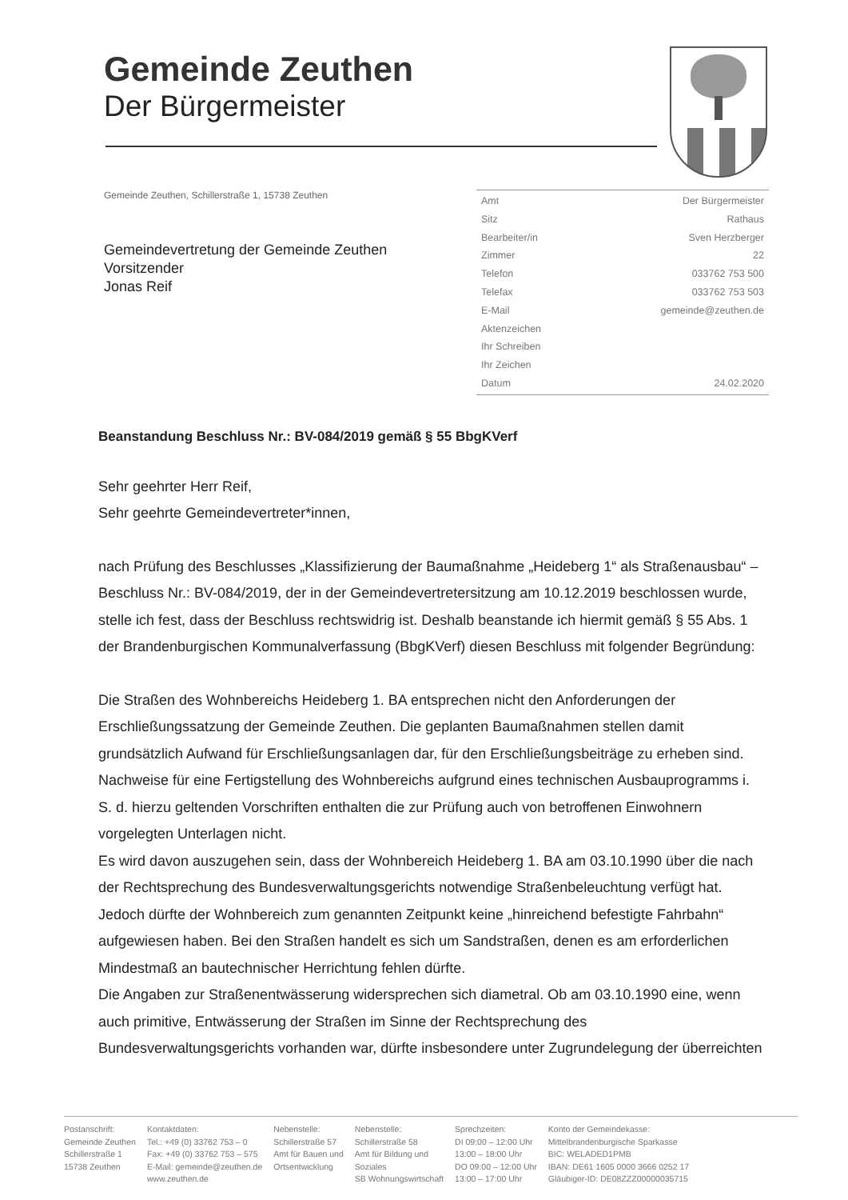Gemeinde Zeuthen
Der Bürgermeister
Gemeinde Zeuthen, Schillerstraße 1, 15738 Zeuthen
Gemeindevertretung der Gemeinde Zeuthen
Vorsitzender
Jonas Reif
Amt Der Bürgermeister
Sitz Rathaus
Bearbeiter/in Sven Herzberger
Zimmer 22
Telefon 033762 753 500
Telefax 033762 753 503
E-Mail gemeinde@zeuthen.de
Aktenzeichen
Ihr Schreiben
Ihr Zeichen
Datum 24.02.2020
Beanstandung Beschluss Nr.: BV-084/2019 gemäß § 55 BbgKVerf
Sehr geehrter Herr Reif,
Sehr geehrte Gemeindevertreter*innen,
nach Prüfung des Beschlusses „Klassifizierung der Baumaßnahme „Heideberg 1“ als Straßenausbau“ – Beschluss Nr.: BV-084/2019, der in der Gemeindevertretersitzung am 10.12.2019 beschlossen wurde, stelle ich fest, dass der Beschluss rechtswidrig ist. Deshalb beanstande ich hiermit gemäß § 55 Abs. 1 der Brandenburgischen Kommunalverfassung (BbgKVerf) diesen Beschluss mit folgender Begründung:
Die Straßen des Wohnbereichs Heideberg 1. BA entsprechen nicht den Anforderungen der Erschließungssatzung der Gemeinde Zeuthen. Die geplanten Baumaßnahmen stellen damit grundsätzlich Aufwand für Erschließungsanlagen dar, für den Erschließungsbeiträge zu erheben sind. Nachweise für eine Fertigstellung des Wohnbereichs aufgrund eines technischen Ausbauprogramms i. S. d. hierzu geltenden Vorschriften enthalten die zur Prüfung auch von betroffenen Einwohnern vorgelegten Unterlagen nicht.
Es wird davon auszugehen sein, dass der Wohnbereich Heideberg 1. BA am 03.10.1990 über die nach der Rechtsprechung des Bundesverwaltungsgerichts notwendige Straßenbeleuchtung verfügt hat. Jedoch dürfte der Wohnbereich zum genannten Zeitpunkt keine „hinreichend befestigte Fahrbahn“ aufgewiesen haben. Bei den Straßen handelt es sich um Sandstraßen, denen es am erforderlichen Mindestmaß an bautechnischer Herrichtung fehlen dürfte.
Die Angaben zur Straßenentwässerung widersprechen sich diametral. Ob am 03.10.1990 eine, wenn auch primitive, Entwässerung der Straßen im Sinne der Rechtsprechung des Bundesverwaltungsgerichts vorhanden war, dürfte insbesondere unter Zugrundelegung der überreichten
Postanschrift:
Gemeinde Zeuthen
Schillerstraße 1
15738 Zeuthen
Kontaktdaten:
Tel.: +49 (0) 33762 753 – 0
Fax: +49 (0) 33762 753 – 575
E-Mail: gemeinde@zeuthen.de
www.zeuthen.de
Nebenstelle:
Schillerstraße 57
Amt für Bauen und
Ortsentwicklung
Nebenstelle:
Schillerstraße 58
Amt für Bildung und
Soziales
SB Wohnungswirtschaft
Sprechzeiten:
DI 09:00 – 12:00 Uhr
13:00 – 18:00 Uhr
DO 09:00 – 12:00 Uhr
13:00 – 17:00 Uhr
Konto der Gemeindekasse:
Mittelbrandenburgische Sparkasse
BIC: WELADED1PMB
IBAN: DE61 1605 0000 3666 0252 17
Gläubiger-ID: DE08ZZZ00000035715